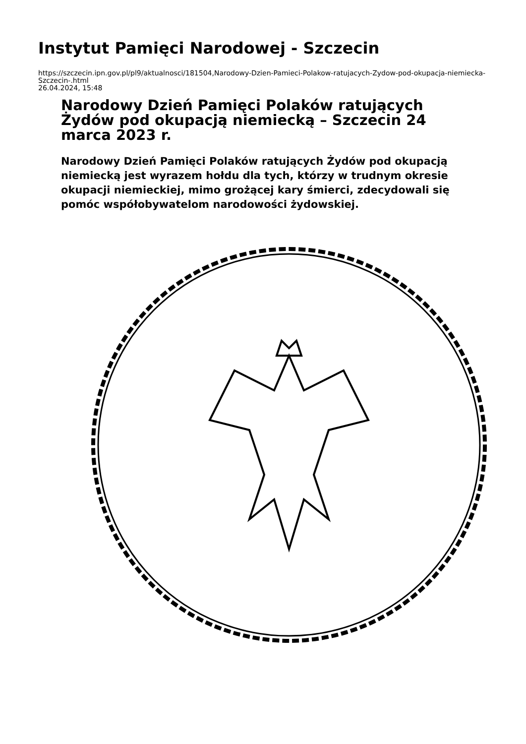Instytut Pamięci Narodowej - Szczecin
https://szczecin.ipn.gov.pl/pl9/aktualnosci/181504,Narodowy-Dzien-Pamieci-Polakow-ratujacych-Zydow-pod-okupacja-niemiecka-Szczecin-.html
26.04.2024, 15:48
Narodowy Dzień Pamięci Polaków ratujących Żydów pod okupacją niemiecką – Szczecin 24 marca 2023 r.
Narodowy Dzień Pamięci Polaków ratujących Żydów pod okupacją niemiecką jest wyrazem hołdu dla tych, którzy w trudnym okresie okupacji niemieckiej, mimo grożącej kary śmierci, zdecydowali się pomóc współobywatelom narodowości żydowskiej.